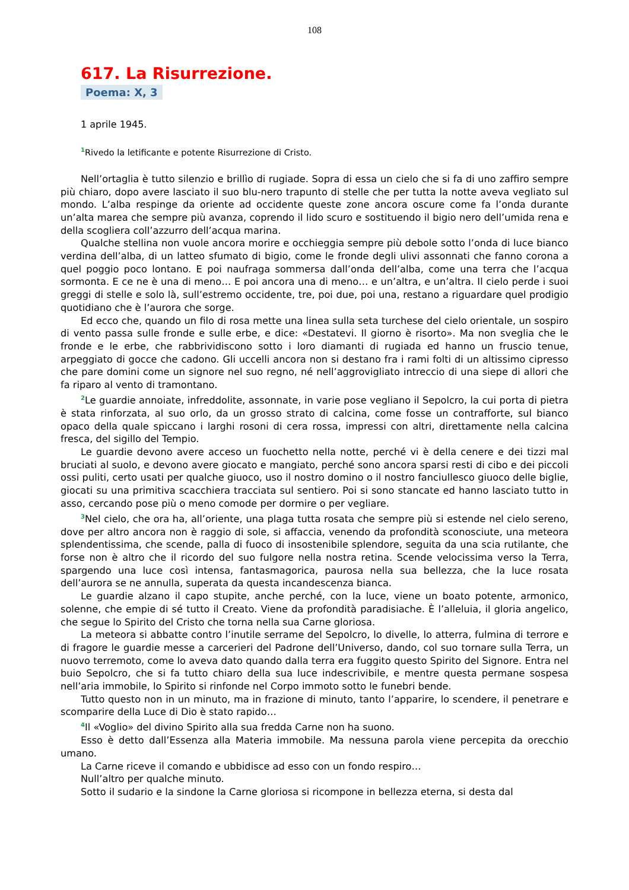108
617. La Risurrezione.
Poema: X, 3
1 aprile 1945.
<sup>1</sup> Rivedo la letificante e potente Risurrezione di Cristo.
Nell’ortaglia è tutto silenzio e brillìo di rugiade. Sopra di essa un cielo che si fa di uno zaffiro sempre più chiaro, dopo avere lasciato il suo blu-nero trapunto di stelle che per tutta la notte aveva vegliato sul mondo. L’alba respinge da oriente ad occidente queste zone ancora oscure come fa l’onda durante un’alta marea che sempre più avanza, coprendo il lido scuro e sostituendo il bigio nero dell’umida rena e della scogliera coll’azzurro dell’acqua marina.
Qualche stellina non vuole ancora morire e occhieggia sempre più debole sotto l’onda di luce bianco verdina dell’alba, di un latteo sfumato di bigio, come le fronde degli ulivi assonnati che fanno corona a quel poggio poco lontano. E poi naufraga sommersa dall’onda dell’alba, come una terra che l’acqua sormonta. E ce ne è una di meno… E poi ancora una di meno… e un’altra, e un’altra. Il cielo perde i suoi greggi di stelle e solo là, sull’estremo occidente, tre, poi due, poi una, restano a riguardare quel prodigio quotidiano che è l’aurora che sorge.
Ed ecco che, quando un filo di rosa mette una linea sulla seta turchese del cielo orientale, un sospiro di vento passa sulle fronde e sulle erbe, e dice: «Destatevi. Il giorno è risorto». Ma non sveglia che le fronde e le erbe, che rabbrividiscono sotto i loro diamanti di rugiada ed hanno un fruscio tenue, arpeggiato di gocce che cadono. Gli uccelli ancora non si destano fra i rami folti di un altissimo cipresso che pare domini come un signore nel suo regno, né nell’aggrovigliato intreccio di una siepe di allori che fa riparo al vento di tramontano.
<sup>2</sup> Le guardie annoiate, infreddolite, assonnate, in varie pose vegliano il Sepolcro, la cui porta di pietra è stata rinforzata, al suo orlo, da un grosso strato di calcina, come fosse un contrafforte, sul bianco opaco della quale spiccano i larghi rosoni di cera rossa, impressi con altri, direttamente nella calcina fresca, del sigillo del Tempio.
Le guardie devono avere acceso un fuochetto nella notte, perché vi è della cenere e dei tizzi mal bruciati al suolo, e devono avere giocato e mangiato, perché sono ancora sparsi resti di cibo e dei piccoli ossi puliti, certo usati per qualche giuoco, uso il nostro domino o il nostro fanciullesco giuoco delle biglie, giocati su una primitiva scacchiera tracciata sul sentiero. Poi si sono stancate ed hanno lasciato tutto in asso, cercando pose più o meno comode per dormire o per vegliare.
<sup>3</sup> Nel cielo, che ora ha, all’oriente, una plaga tutta rosata che sempre più si estende nel cielo sereno, dove per altro ancora non è raggio di sole, si affaccia, venendo da profondità sconosciute, una meteora splendentissima, che scende, palla di fuoco di insostenibile splendore, seguita da una scia rutilante, che forse non è altro che il ricordo del suo fulgore nella nostra retina. Scende velocissima verso la Terra, spargendo una luce così intensa, fantasmagorica, paurosa nella sua bellezza, che la luce rosata dell’aurora se ne annulla, superata da questa incandescenza bianca.
Le guardie alzano il capo stupite, anche perché, con la luce, viene un boato potente, armonico, solenne, che empie di sé tutto il Creato. Viene da profondità paradisiache. È l’alleluia, il gloria angelico, che segue lo Spirito del Cristo che torna nella sua Carne gloriosa.
La meteora si abbatte contro l’inutile serrame del Sepolcro, lo divelle, lo atterra, fulmina di terrore e di fragore le guardie messe a carcerieri del Padrone dell’Universo, dando, col suo tornare sulla Terra, un nuovo terremoto, come lo aveva dato quando dalla terra era fuggito questo Spirito del Signore. Entra nel buio Sepolcro, che si fa tutto chiaro della sua luce indescrivibile, e mentre questa permane sospesa nell’aria immobile, lo Spirito si rinfonde nel Corpo immoto sotto le funebri bende.
Tutto questo non in un minuto, ma in frazione di minuto, tanto l’apparire, lo scendere, il penetrare e scomparire della Luce di Dio è stato rapido…
<sup>4</sup> Il «Voglio» del divino Spirito alla sua fredda Carne non ha suono.
Esso è detto dall’Essenza alla Materia immobile. Ma nessuna parola viene percepita da orecchio umano.
La Carne riceve il comando e ubbidisce ad esso con un fondo respiro…
Null’altro per qualche minuto.
Sotto il sudario e la sindone la Carne gloriosa si ricompone in bellezza eterna, si desta dal